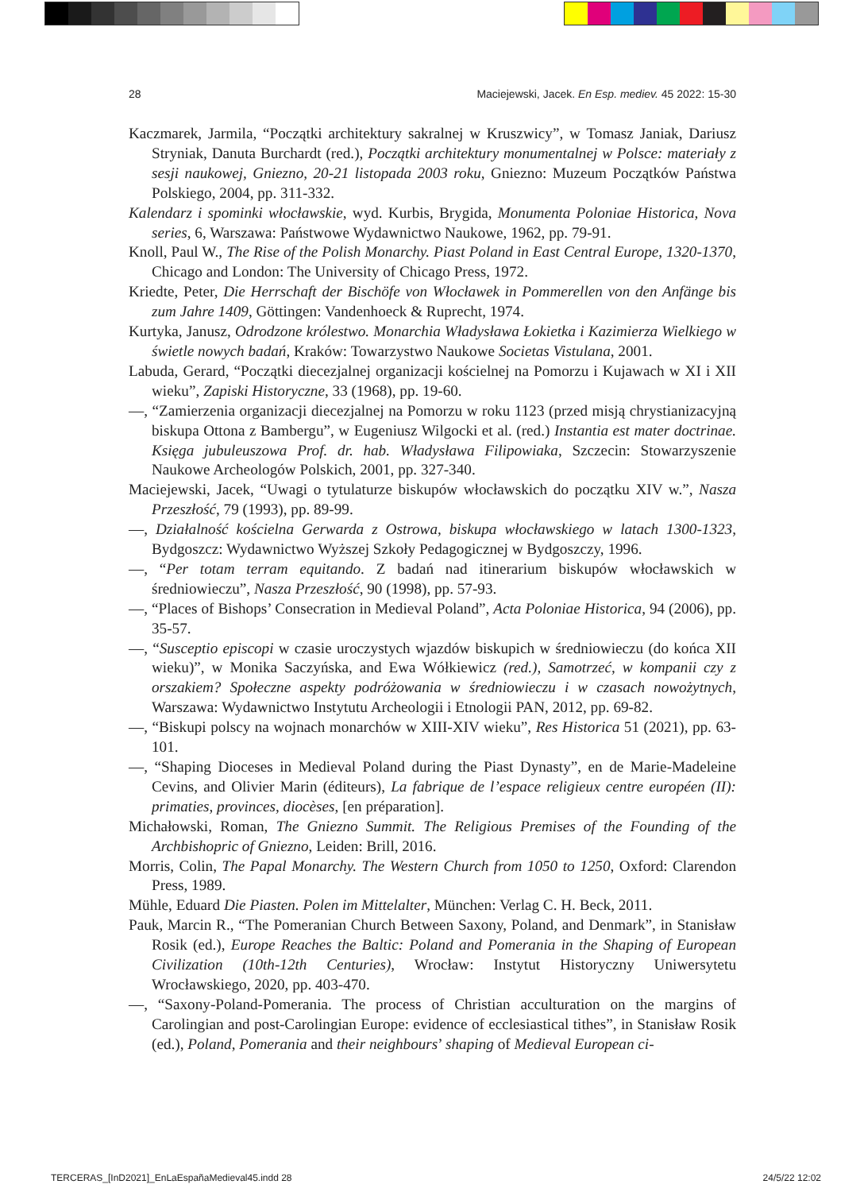28 Maciejewski, Jacek. En Esp. mediev. 45 2022: 15-30
Kaczmarek, Jarmila, “Początki architektury sakralnej w Kruszwicy”, w Tomasz Janiak, Dariusz Stryniak, Danuta Burchardt (red.), Początki architektury monumentalnej w Polsce: materiały z sesji naukowej, Gniezno, 20-21 listopada 2003 roku, Gniezno: Muzeum Początków Państwa Polskiego, 2004, pp. 311-332.
Kalendarz i spominki włocławskie, wyd. Kurbis, Brygida, Monumenta Poloniae Historica, Nova series, 6, Warszawa: Państwowe Wydawnictwo Naukowe, 1962, pp. 79-91.
Knoll, Paul W., The Rise of the Polish Monarchy. Piast Poland in East Central Europe, 1320-1370, Chicago and London: The University of Chicago Press, 1972.
Kriedte, Peter, Die Herrschaft der Bischöfe von Włocławek in Pommerellen von den Anfänge bis zum Jahre 1409, Göttingen: Vandenhoeck & Ruprecht, 1974.
Kurtyka, Janusz, Odrodzone królestwo. Monarchia Władysława Łokietka i Kazimierza Wielkiego w świetle nowych badań, Kraków: Towarzystwo Naukowe Societas Vistulana, 2001.
Labuda, Gerard, “Początki diecezjalnej organizacji kościelnej na Pomorzu i Kujawach w XI i XII wieku”, Zapiski Historyczne, 33 (1968), pp. 19-60.
—, “Zamierzenia organizacji diecezjalnej na Pomorzu w roku 1123 (przed misją chrystianizacyjną biskupa Ottona z Bambergu”, w Eugeniusz Wilgocki et al. (red.) Instantia est mater doctrinae. Księga jubuleuszowa Prof. dr. hab. Władysława Filipowiaka, Szczecin: Stowarzyszenie Naukowe Archeologów Polskich, 2001, pp. 327-340.
Maciejewski, Jacek, “Uwagi o tytulaturze biskupów włocławskich do początku XIV w.”, Nasza Przeszłość, 79 (1993), pp. 89-99.
—, Działalność kościelna Gerwarda z Ostrowa, biskupa włocławskiego w latach 1300-1323, Bydgoszcz: Wydawnictwo Wyższej Szkoły Pedagogicznej w Bydgoszczy, 1996.
—, “Per totam terram equitando. Z badań nad itinerarium biskupów włocławskich w średniowieczu”, Nasza Przeszłość, 90 (1998), pp. 57-93.
—, “Places of Bishops’ Consecration in Medieval Poland”, Acta Poloniae Historica, 94 (2006), pp. 35-57.
—, “Susceptio episcopi w czasie uroczystych wjazdów biskupich w średniowieczu (do końca XII wieku)”, w Monika Saczyńska, and Ewa Wółkiewicz (red.), Samotrzeć, w kompanii czy z orszakiem? Społeczne aspekty podróżowania w średniowieczu i w czasach nowożytnych, Warszawa: Wydawnictwo Instytutu Archeologii i Etnologii PAN, 2012, pp. 69-82.
—, “Biskupi polscy na wojnach monarchów w XIII-XIV wieku”, Res Historica 51 (2021), pp. 63-101.
—, “Shaping Dioceses in Medieval Poland during the Piast Dynasty”, en de Marie-Madeleine Cevins, and Olivier Marin (éditeurs), La fabrique de l’espace religieux centre européen (II): primaties, provinces, diocèses, [en préparation].
Michałowski, Roman, The Gniezno Summit. The Religious Premises of the Founding of the Archbishopric of Gniezno, Leiden: Brill, 2016.
Morris, Colin, The Papal Monarchy. The Western Church from 1050 to 1250, Oxford: Clarendon Press, 1989.
Mühle, Eduard Die Piasten. Polen im Mittelalter, München: Verlag C. H. Beck, 2011.
Pauk, Marcin R., “The Pomeranian Church Between Saxony, Poland, and Denmark”, in Stanisław Rosik (ed.), Europe Reaches the Baltic: Poland and Pomerania in the Shaping of European Civilization (10th-12th Centuries), Wrocław: Instytut Historyczny Uniwersytetu Wrocławskiego, 2020, pp. 403-470.
—, “Saxony-Poland-Pomerania. The process of Christian acculturation on the margins of Carolingian and post-Carolingian Europe: evidence of ecclesiastical tithes”, in Stanisław Rosik (ed.), Poland, Pomerania and their neighbours’ shaping of Medieval European ci-
TERCERAS_[InD2021]_EnLaEspañaMedieval45.indd 28 24/5/22 12:02